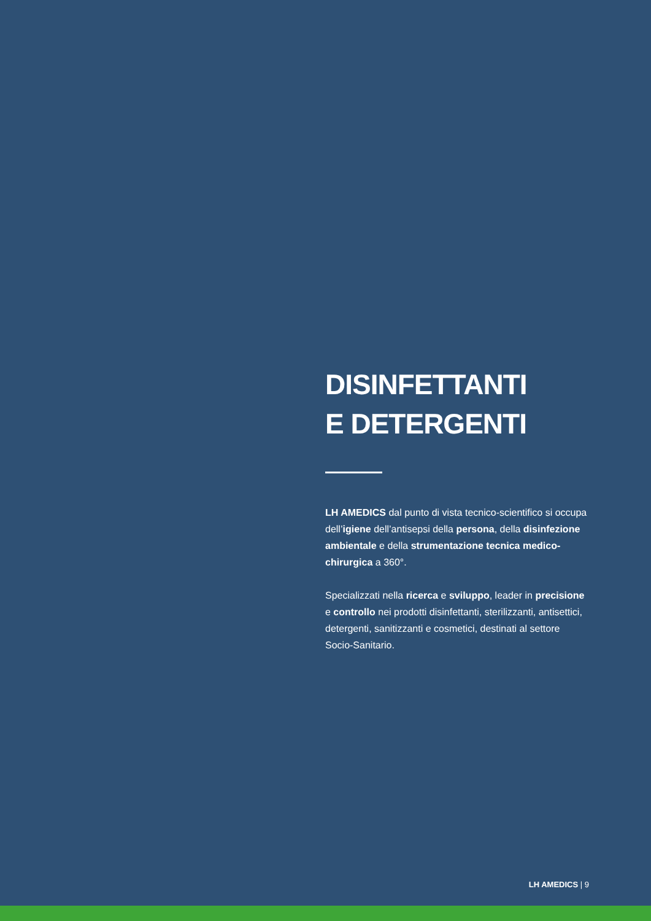DISINFETTANTI
E DETERGENTI
LH AMEDICS dal punto di vista tecnico-scientifico si occupa dell’igiene dell’antisepsi della persona, della disinfezione ambientale e della strumentazione tecnica medico-chirurgica a 360°.
Specializzati nella ricerca e sviluppo, leader in precisione e controllo nei prodotti disinfettanti, sterilizzanti, antisettici, detergenti, sanitizzanti e cosmetici, destinati al settore Socio-Sanitario.
LH AMEDICS | 9